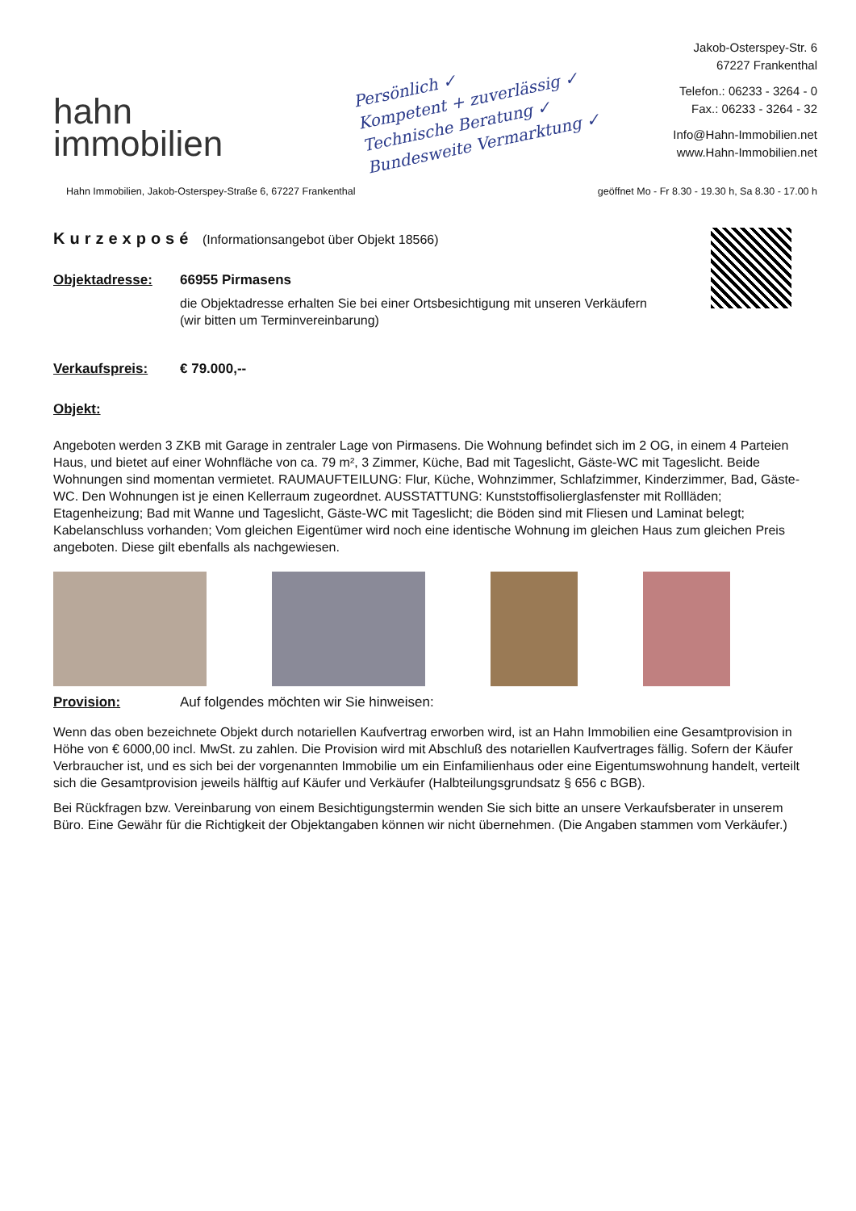hahn
immobilien
Persönlich ✓
Kompetent + zuverlässig ✓
Technische Beratung ✓
Bundesweite Vermarktung ✓
Jakob-Osterspey-Str. 6
67227 Frankenthal
Telefon.: 06233 - 3264 - 0
Fax.: 06233 - 3264 - 32
Info@Hahn-Immobilien.net
www.Hahn-Immobilien.net
Hahn Immobilien, Jakob-Osterspey-Straße 6, 67227 Frankenthal geöffnet Mo - Fr 8.30 - 19.30 h, Sa 8.30 - 17.00 h
Kurzexposé (Informationsangebot über Objekt 18566)
Objektadresse: 66955 Pirmasens
die Objektadresse erhalten Sie bei einer Ortsbesichtigung mit unseren Verkäufern
(wir bitten um Terminvereinbarung)
Verkaufspreis: € 79.000,--
Objekt:
Angeboten werden 3 ZKB mit Garage in zentraler Lage von Pirmasens. Die Wohnung befindet sich im 2 OG, in einem 4 Parteien Haus, und bietet auf einer Wohnfläche von ca. 79 m², 3 Zimmer, Küche, Bad mit Tageslicht, Gäste-WC mit Tageslicht. Beide Wohnungen sind momentan vermietet. RAUMAUFTEILUNG: Flur, Küche, Wohnzimmer, Schlafzimmer, Kinderzimmer, Bad, Gäste-WC. Den Wohnungen ist je einen Kellerraum zugeordnet. AUSSTATTUNG: Kunststoffisolierglasfenster mit Rollläden; Etagenheizung; Bad mit Wanne und Tageslicht, Gäste-WC mit Tageslicht; die Böden sind mit Fliesen und Laminat belegt; Kabelanschluss vorhanden; Vom gleichen Eigentümer wird noch eine identische Wohnung im gleichen Haus zum gleichen Preis angeboten. Diese gilt ebenfalls als nachgewiesen.
Provision: Auf folgendes möchten wir Sie hinweisen:
Wenn das oben bezeichnete Objekt durch notariellen Kaufvertrag erworben wird, ist an Hahn Immobilien eine Gesamtprovision in Höhe von € 6000,00 incl. MwSt. zu zahlen. Die Provision wird mit Abschluß des notariellen Kaufvertrages fällig. Sofern der Käufer Verbraucher ist, und es sich bei der vorgenannten Immobilie um ein Einfamilienhaus oder eine Eigentumswohnung handelt, verteilt sich die Gesamtprovision jeweils hälftig auf Käufer und Verkäufer (Halbteilungsgrundsatz § 656 c BGB).
Bei Rückfragen bzw. Vereinbarung von einem Besichtigungstermin wenden Sie sich bitte an unsere Verkaufsberater in unserem Büro. Eine Gewähr für die Richtigkeit der Objektangaben können wir nicht übernehmen. (Die Angaben stammen vom Verkäufer.)